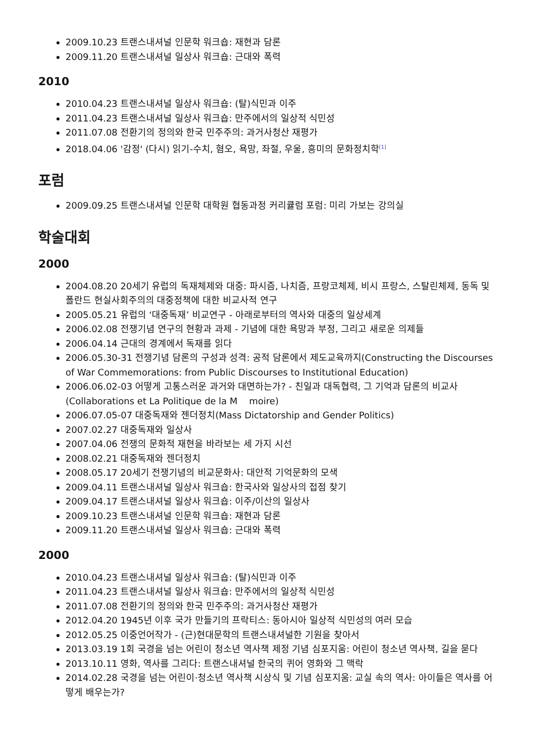2009.10.23 트랜스내셔널 인문학 워크숍: 재현과 담론
2009.11.20 트랜스내셔널 일상사 워크숍: 근대와 폭력
2010
2010.04.23 트랜스내셔널 일상사 워크숍: (탈)식민과 이주
2011.04.23 트랜스내셔널 일상사 워크숍: 만주에서의 일상적 식민성
2011.07.08 전환기의 정의와 한국 민주주의: 과거사청산 재평가
2018.04.06 '감정' (다시) 읽기-수치, 혐오, 욕망, 좌절, 우울, 흥미의 문화정치학<sup>[1]</sup>
포럼
2009.09.25 트랜스내셔널 인문학 대학원 협동과정 커리큘럼 포럼: 미리 가보는 강의실
학술대회
2000
2004.08.20 20세기 유럽의 독재체제와 대중: 파시즘, 나치즘, 프랑코체제, 비시 프랑스, 스탈린체제, 동독 및 폴란드 현실사회주의의 대중정책에 대한 비교사적 연구
2005.05.21 유럽의 ‘대중독재’ 비교연구 - 아래로부터의 역사와 대중의 일상세계
2006.02.08 전쟁기념 연구의 현황과 과제 - 기념에 대한 욕망과 부정, 그리고 새로운 의제들
2006.04.14 근대의 경계에서 독재를 읽다
2006.05.30-31 전쟁기념 담론의 구성과 성격: 공적 담론에서 제도교육까지(Constructing the Discourses of War Commemorations: from Public Discourses to Institutional Education)
2006.06.02-03 어떻게 고통스러운 과거와 대면하는가? - 친일과 대독협력, 그 기억과 담론의 비교사(Collaborations et La Politique de la M moire)
2006.07.05-07 대중독재와 젠더정치(Mass Dictatorship and Gender Politics)
2007.02.27 대중독재와 일상사
2007.04.06 전쟁의 문화적 재현을 바라보는 세 가지 시선
2008.02.21 대중독재와 젠더정치
2008.05.17 20세기 전쟁기념의 비교문화사: 대안적 기억문화의 모색
2009.04.11 트랜스내셔널 일상사 워크숍: 한국사와 일상사의 접점 찾기
2009.04.17 트랜스내셔널 일상사 워크숍: 이주/이산의 일상사
2009.10.23 트랜스내셔널 인문학 워크숍: 재현과 담론
2009.11.20 트랜스내셔널 일상사 워크숍: 근대와 폭력
2000
2010.04.23 트랜스내셔널 일상사 워크숍: (탈)식민과 이주
2011.04.23 트랜스내셔널 일상사 워크숍: 만주에서의 일상적 식민성
2011.07.08 전환기의 정의와 한국 민주주의: 과거사청산 재평가
2012.04.20 1945년 이후 국가 만들기의 프락티스: 동아시아 일상적 식민성의 여러 모습
2012.05.25 이중언어작가 - (근)현대문학의 트랜스내셔널한 기원을 찾아서
2013.03.19 1회 국경을 넘는 어린이 청소년 역사책 제정 기념 심포지움: 어린이 청소년 역사책, 길을 묻다
2013.10.11 영화, 역사를 그리다: 트랜스내셔널 한국의 퀴어 영화와 그 맥락
2014.02.28 국경을 넘는 어린이·청소년 역사책 시상식 및 기념 심포지움: 교실 속의 역사: 아이들은 역사를 어떻게 배우는가?